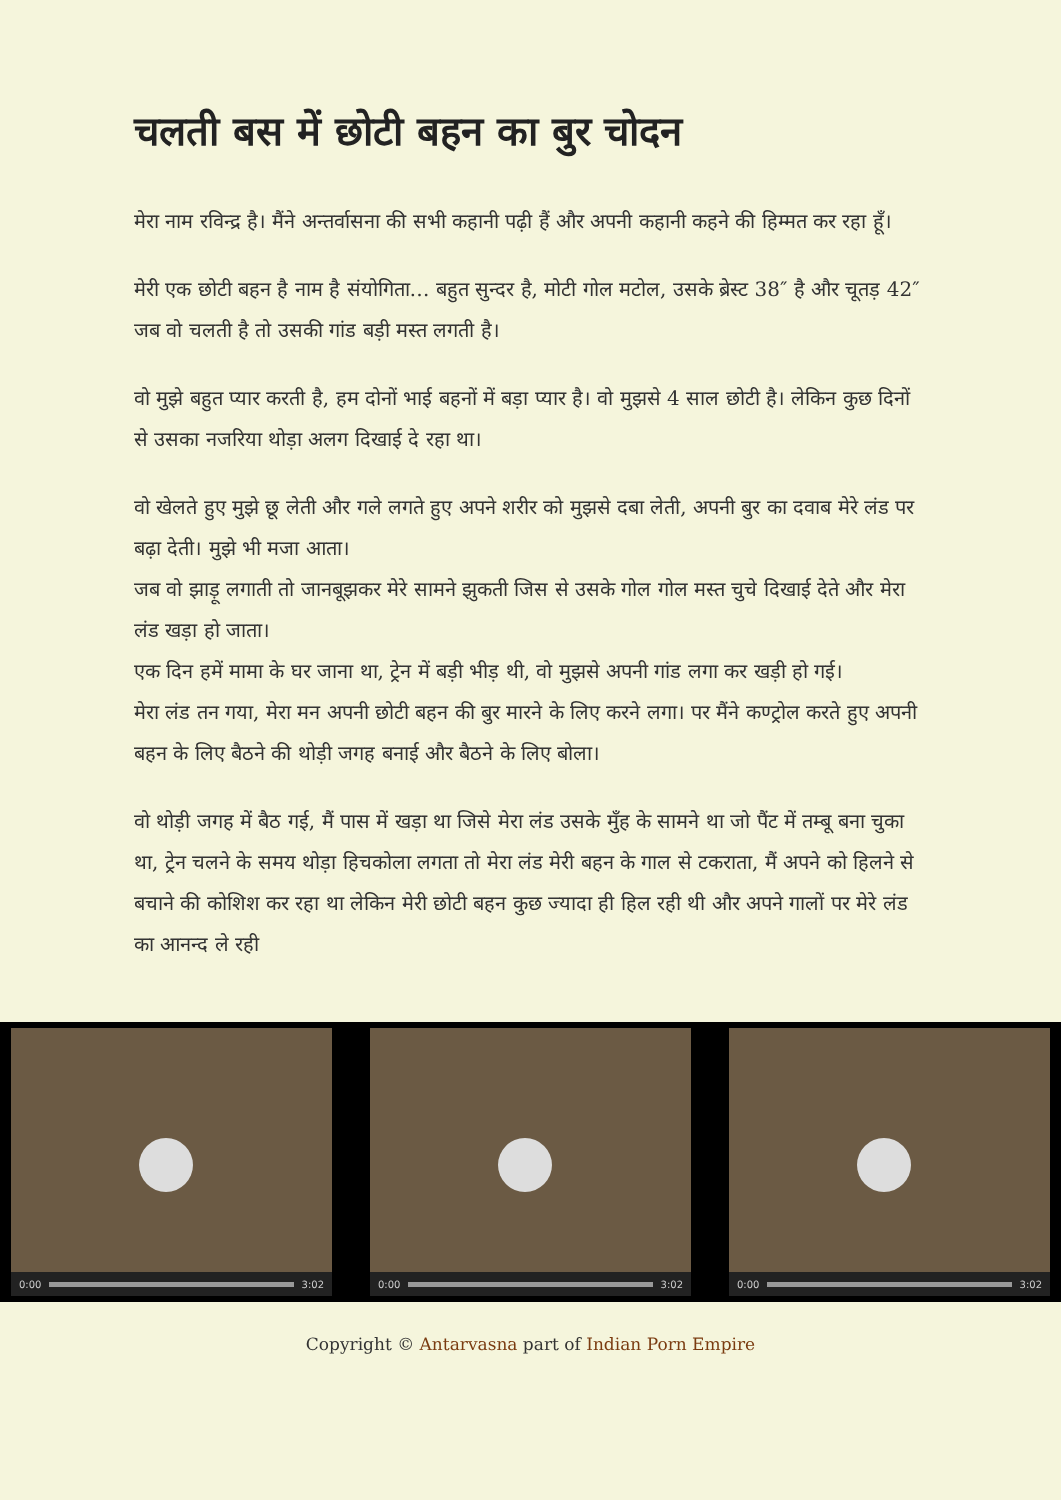चलती बस में छोटी बहन का बुर चोदन
मेरा नाम रविन्द्र है। मैंने अन्तर्वासना की सभी कहानी पढ़ी हैं और अपनी कहानी कहने की हिम्मत कर रहा हूँ।
मेरी एक छोटी बहन है नाम है संयोगिता… बहुत सुन्दर है, मोटी गोल मटोल, उसके ब्रेस्ट 38″ है और चूतड़ 42″ जब वो चलती है तो उसकी गांड बड़ी मस्त लगती है।
वो मुझे बहुत प्यार करती है, हम दोनों भाई बहनों में बड़ा प्यार है। वो मुझसे 4 साल छोटी है। लेकिन कुछ दिनों से उसका नजरिया थोड़ा अलग दिखाई दे रहा था।
वो खेलते हुए मुझे छू लेती और गले लगते हुए अपने शरीर को मुझसे दबा लेती, अपनी बुर का दवाब मेरे लंड पर बढ़ा देती। मुझे भी मजा आता।
जब वो झाड़ू लगाती तो जानबूझकर मेरे सामने झुकती जिस से उसके गोल गोल मस्त चुचे दिखाई देते और मेरा लंड खड़ा हो जाता।
एक दिन हमें मामा के घर जाना था, ट्रेन में बड़ी भीड़ थी, वो मुझसे अपनी गांड लगा कर खड़ी हो गई।
मेरा लंड तन गया, मेरा मन अपनी छोटी बहन की बुर मारने के लिए करने लगा। पर मैंने कण्ट्रोल करते हुए अपनी बहन के लिए बैठने की थोड़ी जगह बनाई और बैठने के लिए बोला।
वो थोड़ी जगह में बैठ गई, मैं पास में खड़ा था जिसे मेरा लंड उसके मुँह के सामने था जो पैंट में तम्बू बना चुका था, ट्रेन चलने के समय थोड़ा हिचकोला लगता तो मेरा लंड मेरी बहन के गाल से टकराता, मैं अपने को हिलने से बचाने की कोशिश कर रहा था लेकिन मेरी छोटी बहन कुछ ज्यादा ही हिल रही थी और अपने गालों पर मेरे लंड का आनन्द ले रही
0:00 3:02
0:00 3:02
0:00 3:02
Copyright © Antarvasna part of Indian Porn Empire